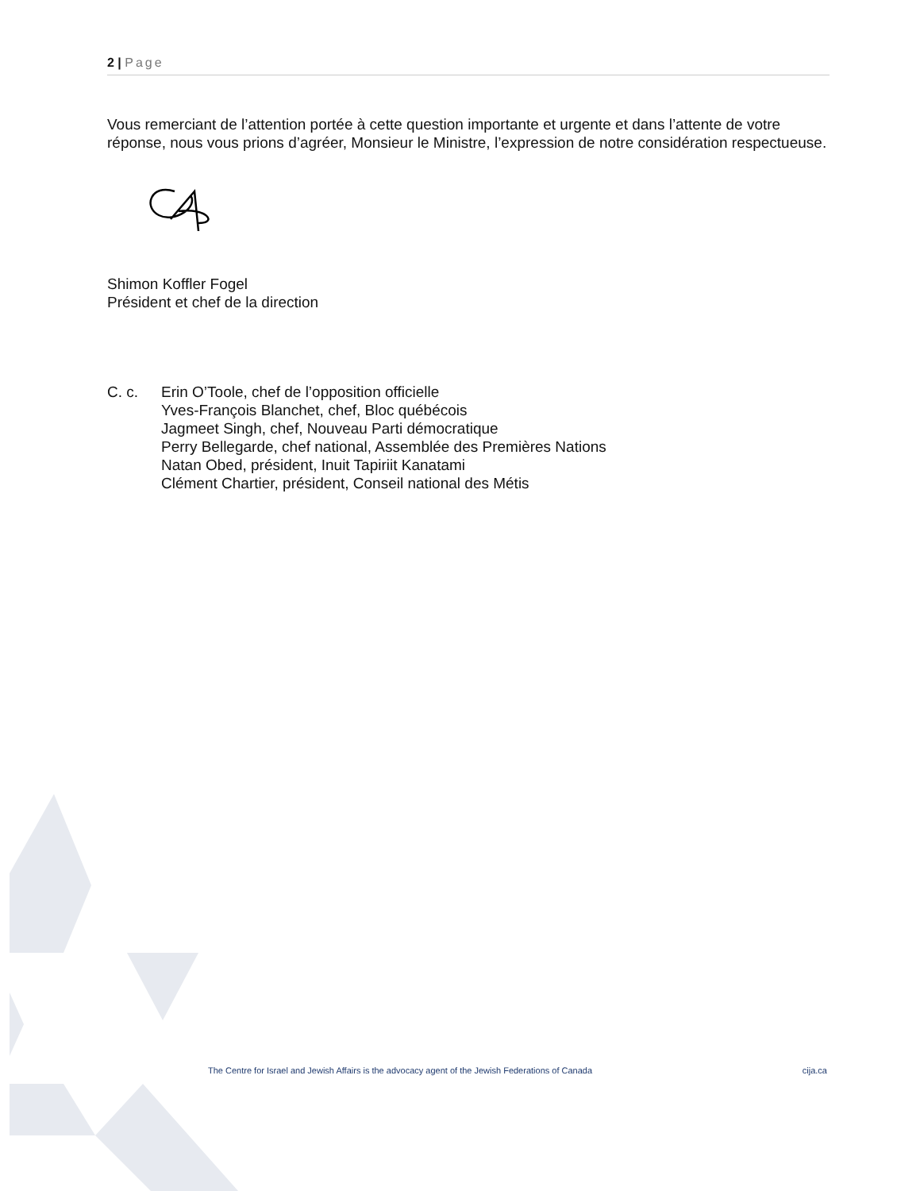2 | Page
Vous remerciant de l’attention portée à cette question importante et urgente et dans l’attente de votre réponse, nous vous prions d’agréer, Monsieur le Ministre, l’expression de notre considération respectueuse.
Shimon Koffler Fogel
Président et chef de la direction
C. c. Erin O’Toole, chef de l’opposition officielle
Yves-François Blanchet, chef, Bloc québécois
Jagmeet Singh, chef, Nouveau Parti démocratique
Perry Bellegarde, chef national, Assemblée des Premières Nations
Natan Obed, président, Inuit Tapiriit Kanatami
Clément Chartier, président, Conseil national des Métis
The Centre for Israel and Jewish Affairs is the advocacy agent of the Jewish Federations of Canada cija.ca